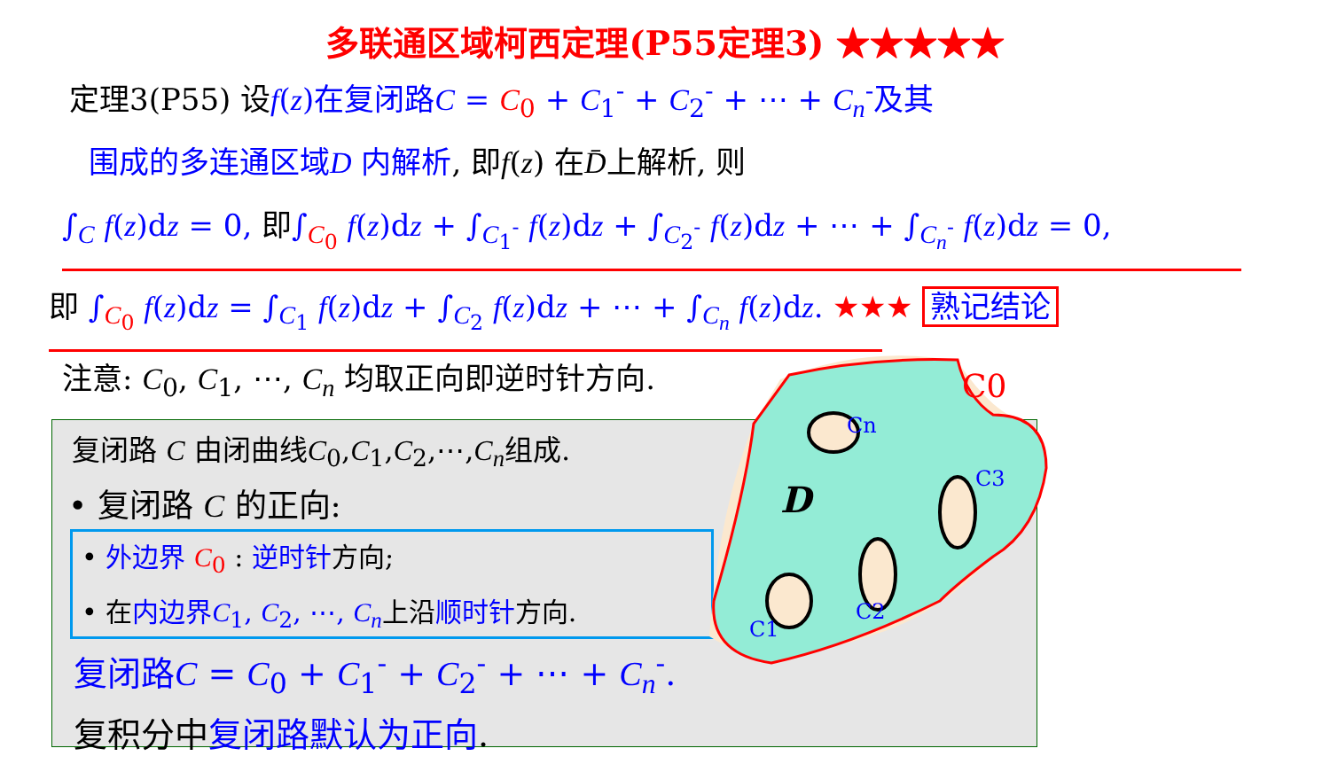多联通区域柯西定理(P55定理3) ★★★★★
定理3(P55) 设f(z)在复闭路C = C<sub>0</sub> + C<sub>1</sub><sup>-</sup> + C<sub>2</sub><sup>-</sup> + ⋯ + C<sub>n</sub><sup>-</sup>及其
围成的多连通区域D 内解析, 即f(z) 在D̄上解析, 则
∫<sub>C</sub> f(z)dz = 0, 即∫<sub>C<sub>0</sub></sub> f(z)dz + ∫<sub>C<sub>1</sub><sup>-</sup></sub> f(z)dz + ∫<sub>C<sub>2</sub><sup>-</sup></sub> f(z)dz + ⋯ + ∫<sub>C<sub>n</sub><sup>-</sup></sub> f(z)dz = 0,
即 ∫<sub>C<sub>0</sub></sub> f(z)dz = ∫<sub>C<sub>1</sub></sub> f(z)dz + ∫<sub>C<sub>2</sub></sub> f(z)dz + ⋯ + ∫<sub>C<sub>n</sub></sub> f(z)dz. ★★★ 熟记结论
注意: C<sub>0</sub>, C<sub>1</sub>, ⋯, C<sub>n</sub> 均取正向即逆时针方向.
复闭路 C 由闭曲线C<sub>0</sub>,C<sub>1</sub>,C<sub>2</sub>,⋯,C<sub>n</sub>组成.
• 复闭路 C 的正向:
• 外边界 C<sub>0</sub> : 逆时针方向;
• 在内边界C<sub>1</sub>, C<sub>2</sub>, ⋯, C<sub>n</sub>上沿顺时针方向.
复闭路C = C<sub>0</sub> + C<sub>1</sub><sup>-</sup> + C<sub>2</sub><sup>-</sup> + ⋯ + C<sub>n</sub><sup>-</sup>.
复积分中复闭路默认为正向.
D
C0
Cn
C3
C2
C1